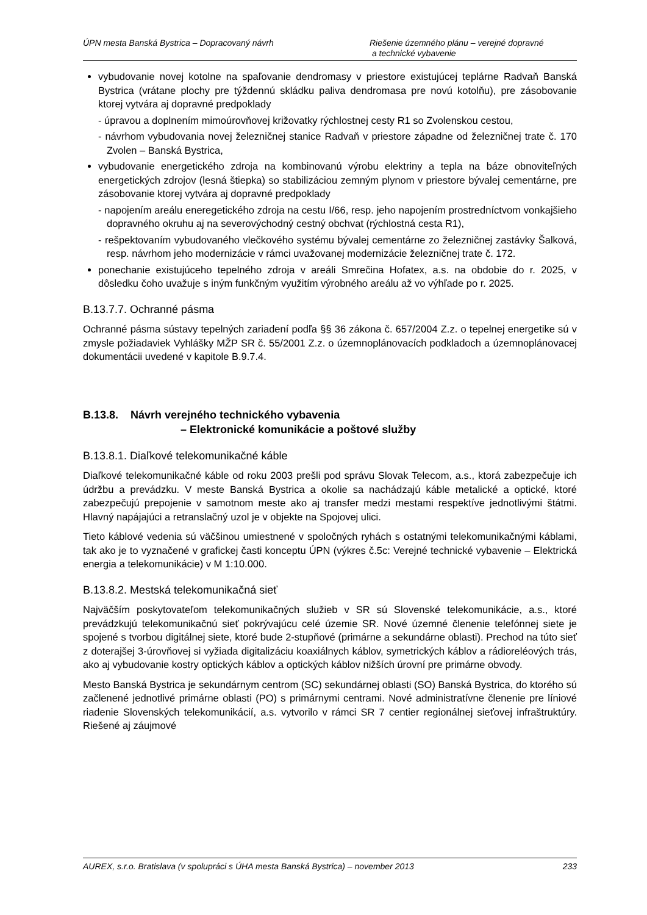ÚPN mesta Banská Bystrica – Dopracovaný návrh Riešenie územného plánu – verejné dopravné
a technické vybavenie
vybudovanie novej kotolne na spaľovanie dendromasy v priestore existujúcej teplárne Radvaň Banská Bystrica (vrátane plochy pre týždennú skládku paliva dendromasa pre novú kotolňu), pre zásobovanie ktorej vytvára aj dopravné predpoklady
- úpravou a doplnením mimoúrovňovej križovatky rýchlostnej cesty R1 so Zvolenskou cestou,
- návrhom vybudovania novej železničnej stanice Radvaň v priestore západne od železničnej trate č. 170 Zvolen – Banská Bystrica,
vybudovanie energetického zdroja na kombinovanú výrobu elektriny a tepla na báze obnoviteľných energetických zdrojov (lesná štiepka) so stabilizáciou zemným plynom v priestore bývalej cementárne, pre zásobovanie ktorej vytvára aj dopravné predpoklady
- napojením areálu eneregetického zdroja na cestu I/66, resp. jeho napojením prostredníctvom vonkajšieho dopravného okruhu aj na severovýchodný cestný obchvat (rýchlostná cesta R1),
- rešpektovaním vybudovaného vlečkového systému bývalej cementárne zo železničnej zastávky Šalková, resp. návrhom jeho modernizácie v rámci uvažovanej modernizácie železničnej trate č. 172.
ponechanie existujúceho tepelného zdroja v areáli Smrečina Hofatex, a.s. na obdobie do r. 2025, v dôsledku čoho uvažuje s iným funkčným využitím výrobného areálu až vo výhľade po r. 2025.
B.13.7.7. Ochranné pásma
Ochranné pásma sústavy tepelných zariadení podľa §§ 36 zákona č. 657/2004 Z.z. o tepelnej energetike sú v zmysle požiadaviek Vyhlášky MŽP SR č. 55/2001 Z.z. o územnoplánovacích podkladoch a územnoplánovacej dokumentácii uvedené v kapitole B.9.7.4.
B.13.8. Návrh verejného technického vybavenia
– Elektronické komunikácie a poštové služby
B.13.8.1. Diaľkové telekomunikačné káble
Diaľkové telekomunikačné káble od roku 2003 prešli pod správu Slovak Telecom, a.s., ktorá zabezpečuje ich údržbu a prevádzku. V meste Banská Bystrica a okolie sa nachádzajú káble metalické a optické, ktoré zabezpečujú prepojenie v samotnom meste ako aj transfer medzi mestami respektíve jednotlivými štátmi. Hlavný napájajúci a retranslačný uzol je v objekte na Spojovej ulici.
Tieto káblové vedenia sú väčšinou umiestnené v spoločných ryhách s ostatnými telekomunikačnými káblami, tak ako je to vyznačené v grafickej časti konceptu ÚPN (výkres č.5c: Verejné technické vybavenie – Elektrická energia a telekomunikácie) v M 1:10.000.
B.13.8.2. Mestská telekomunikačná sieť
Najväčším poskytovateľom telekomunikačných služieb v SR sú Slovenské telekomunikácie, a.s., ktoré prevádzkujú telekomunikačnú sieť pokrývajúcu celé územie SR. Nové územné členenie telefónnej siete je spojené s tvorbou digitálnej siete, ktoré bude 2-stupňové (primárne a sekundárne oblasti). Prechod na túto sieť z doterajšej 3-úrovňovej si vyžiada digitalizáciu koaxiálnych káblov, symetrických káblov a rádioreléových trás, ako aj vybudovanie kostry optických káblov a optických káblov nižších úrovní pre primárne obvody.
Mesto Banská Bystrica je sekundárnym centrom (SC) sekundárnej oblasti (SO) Banská Bystrica, do ktorého sú začlenené jednotlivé primárne oblasti (PO) s primárnymi centrami. Nové administratívne členenie pre líniové riadenie Slovenských telekomunikácií, a.s. vytvorilo v rámci SR 7 centier regionálnej sieťovej infraštruktúry. Riešené aj záujmové
AUREX, s.r.o. Bratislava (v spolupráci s ÚHA mesta Banská Bystrica) – november 2013 233